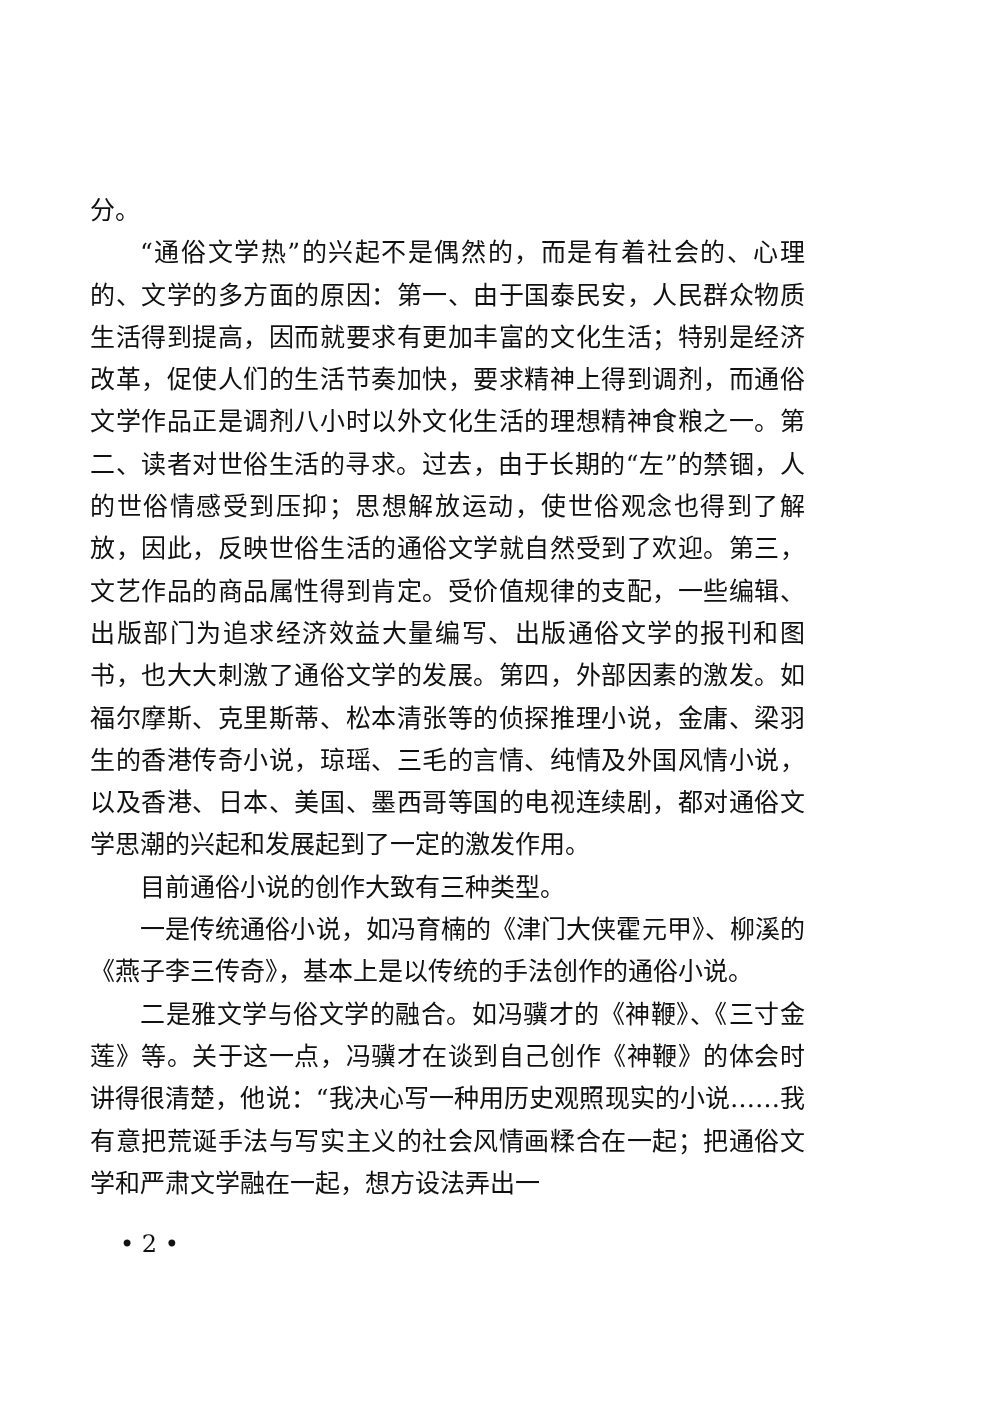分。
“通俗文学热”的兴起不是偶然的，而是有着社会的、心理的、文学的多方面的原因：第一、由于国泰民安，人民群众物质生活得到提高，因而就要求有更加丰富的文化生活；特别是经济改革，促使人们的生活节奏加快，要求精神上得到调剂，而通俗文学作品正是调剂八小时以外文化生活的理想精神食粮之一。第二、读者对世俗生活的寻求。过去，由于长期的“左”的禁锢，人的世俗情感受到压抑；思想解放运动，使世俗观念也得到了解放，因此，反映世俗生活的通俗文学就自然受到了欢迎。第三，文艺作品的商品属性得到肯定。受价值规律的支配，一些编辑、出版部门为追求经济效益大量编写、出版通俗文学的报刊和图书，也大大刺激了通俗文学的发展。第四，外部因素的激发。如福尔摩斯、克里斯蒂、松本清张等的侦探推理小说，金庸、梁羽生的香港传奇小说，琼瑶、三毛的言情、纯情及外国风情小说，以及香港、日本、美国、墨西哥等国的电视连续剧，都对通俗文学思潮的兴起和发展起到了一定的激发作用。
目前通俗小说的创作大致有三种类型。
一是传统通俗小说，如冯育楠的《津门大侠霍元甲》、柳溪的《燕子李三传奇》，基本上是以传统的手法创作的通俗小说。
二是雅文学与俗文学的融合。如冯骥才的《神鞭》、《三寸金莲》等。关于这一点，冯骥才在谈到自己创作《神鞭》的体会时讲得很清楚，他说：“我决心写一种用历史观照现实的小说……我有意把荒诞手法与写实主义的社会风情画糅合在一起；把通俗文学和严肃文学融在一起，想方设法弄出一
• 2 •